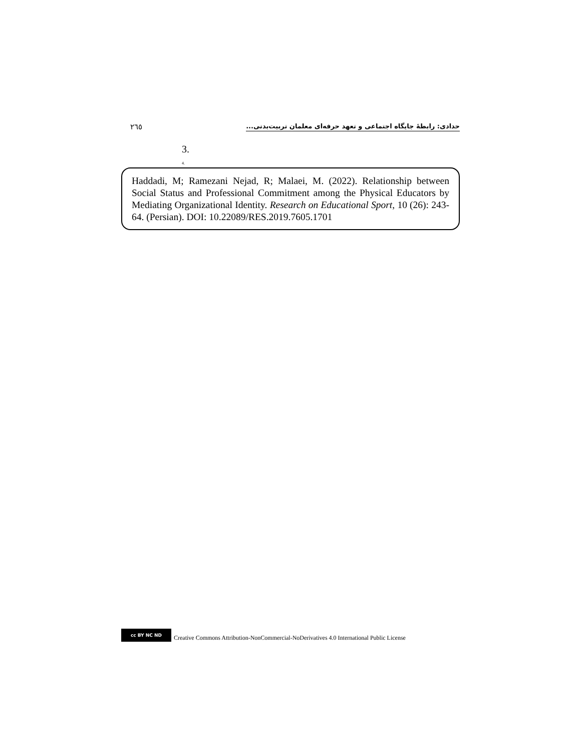۲٦٥ حدادی: رابطۀ جایگاه اجتماعی و تعهد حرفه‌ای معلمان تربیت‌بدنی...
3.
4.
Haddadi, M; Ramezani Nejad, R; Malaei, M. (2022). Relationship between Social Status and Professional Commitment among the Physical Educators by Mediating Organizational Identity. Research on Educational Sport, 10 (26): 243-64. (Persian). DOI: 10.22089/RES.2019.7605.1701
cc BY NC ND
Creative Commons Attribution-NonCommercial-NoDerivatives 4.0 International Public License